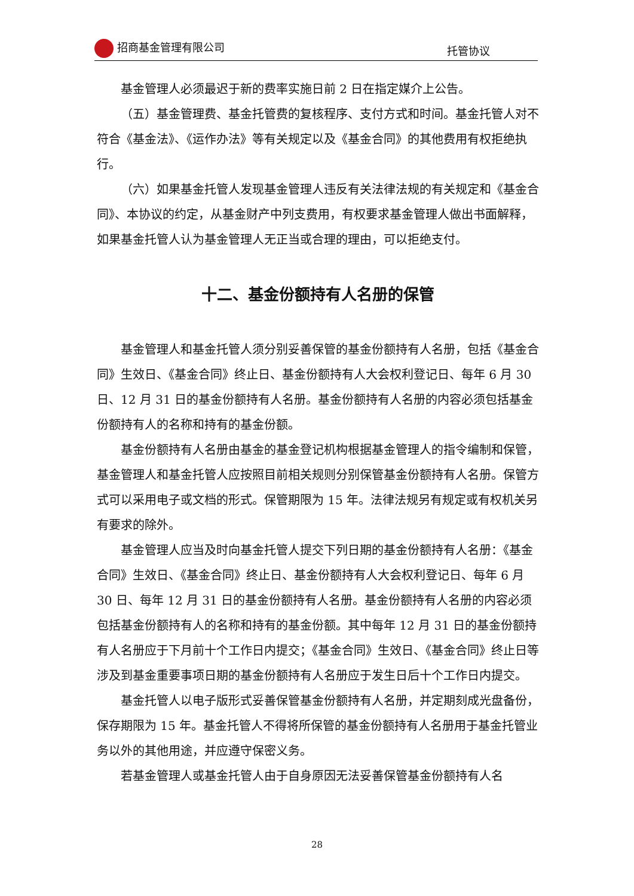招商基金管理有限公司 托管协议
基金管理人必须最迟于新的费率实施日前 2 日在指定媒介上公告。
（五）基金管理费、基金托管费的复核程序、支付方式和时间。基金托管人对不符合《基金法》、《运作办法》等有关规定以及《基金合同》的其他费用有权拒绝执行。
（六）如果基金托管人发现基金管理人违反有关法律法规的有关规定和《基金合同》、本协议的约定，从基金财产中列支费用，有权要求基金管理人做出书面解释，如果基金托管人认为基金管理人无正当或合理的理由，可以拒绝支付。
十二、基金份额持有人名册的保管
基金管理人和基金托管人须分别妥善保管的基金份额持有人名册，包括《基金合同》生效日、《基金合同》终止日、基金份额持有人大会权利登记日、每年 6 月 30 日、12 月 31 日的基金份额持有人名册。基金份额持有人名册的内容必须包括基金份额持有人的名称和持有的基金份额。
基金份额持有人名册由基金的基金登记机构根据基金管理人的指令编制和保管，基金管理人和基金托管人应按照目前相关规则分别保管基金份额持有人名册。保管方式可以采用电子或文档的形式。保管期限为 15 年。法律法规另有规定或有权机关另有要求的除外。
基金管理人应当及时向基金托管人提交下列日期的基金份额持有人名册：《基金合同》生效日、《基金合同》终止日、基金份额持有人大会权利登记日、每年 6 月 30 日、每年 12 月 31 日的基金份额持有人名册。基金份额持有人名册的内容必须包括基金份额持有人的名称和持有的基金份额。其中每年 12 月 31 日的基金份额持有人名册应于下月前十个工作日内提交；《基金合同》生效日、《基金合同》终止日等涉及到基金重要事项日期的基金份额持有人名册应于发生日后十个工作日内提交。
基金托管人以电子版形式妥善保管基金份额持有人名册，并定期刻成光盘备份，保存期限为 15 年。基金托管人不得将所保管的基金份额持有人名册用于基金托管业务以外的其他用途，并应遵守保密义务。
若基金管理人或基金托管人由于自身原因无法妥善保管基金份额持有人名
28